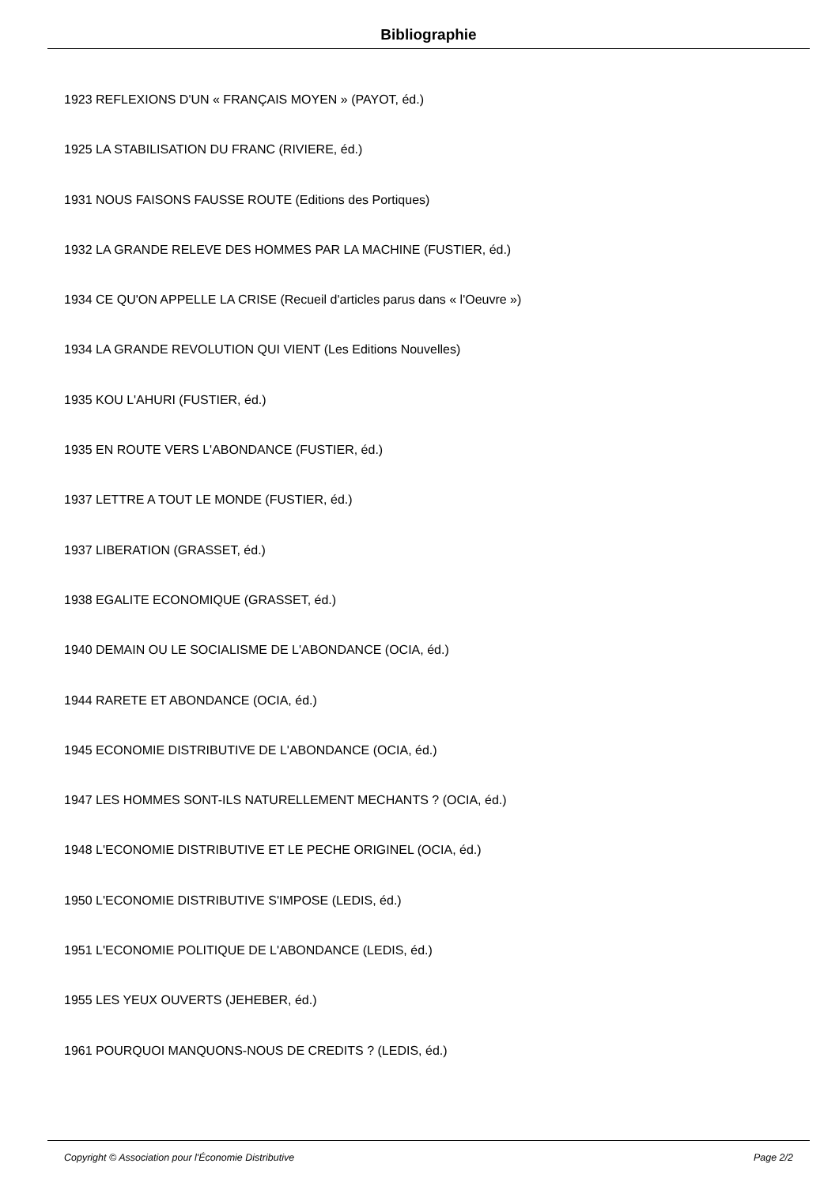Bibliographie
1923 REFLEXIONS D'UN « FRANÇAIS MOYEN » (PAYOT, éd.)
1925 LA STABILISATION DU FRANC (RIVIERE, éd.)
1931 NOUS FAISONS FAUSSE ROUTE (Editions des Portiques)
1932 LA GRANDE RELEVE DES HOMMES PAR LA MACHINE (FUSTIER, éd.)
1934 CE QU'ON APPELLE LA CRISE (Recueil d'articles parus dans « l'Oeuvre »)
1934 LA GRANDE REVOLUTION QUI VIENT (Les Editions Nouvelles)
1935 KOU L'AHURI (FUSTIER, éd.)
1935 EN ROUTE VERS L'ABONDANCE (FUSTIER, éd.)
1937 LETTRE A TOUT LE MONDE (FUSTIER, éd.)
1937 LIBERATION (GRASSET, éd.)
1938 EGALITE ECONOMIQUE (GRASSET, éd.)
1940 DEMAIN OU LE SOCIALISME DE L'ABONDANCE (OCIA, éd.)
1944 RARETE ET ABONDANCE (OCIA, éd.)
1945 ECONOMIE DISTRIBUTIVE DE L'ABONDANCE (OCIA, éd.)
1947 LES HOMMES SONT-ILS NATURELLEMENT MECHANTS ? (OCIA, éd.)
1948 L'ECONOMIE DISTRIBUTIVE ET LE PECHE ORIGINEL (OCIA, éd.)
1950 L'ECONOMIE DISTRIBUTIVE S'IMPOSE (LEDIS, éd.)
1951 L'ECONOMIE POLITIQUE DE L'ABONDANCE (LEDIS, éd.)
1955 LES YEUX OUVERTS (JEHEBER, éd.)
1961 POURQUOI MANQUONS-NOUS DE CREDITS ? (LEDIS, éd.)
Copyright © Association pour l'Économie Distributive Page 2/2